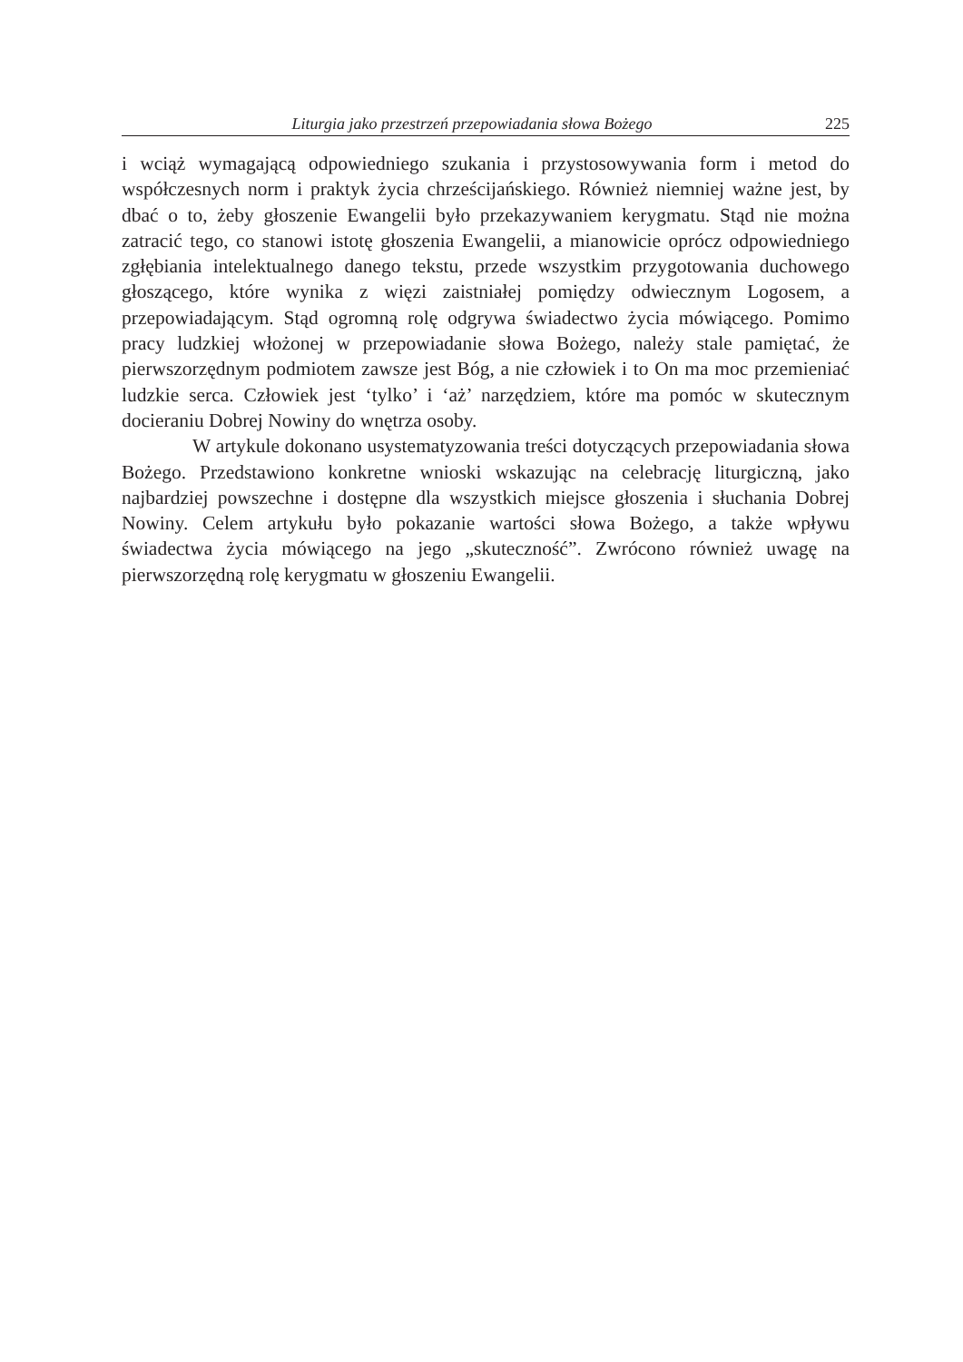Liturgia jako przestrzeń przepowiadania słowa Bożego 225
i wciąż wymagającą odpowiedniego szukania i przystosowywania form i metod do współczesnych norm i praktyk życia chrześcijańskiego. Również niemniej ważne jest, by dbać o to, żeby głoszenie Ewangelii było przekazywaniem kerygmatu. Stąd nie można zatracić tego, co stanowi istotę głoszenia Ewangelii, a mianowicie oprócz odpowiedniego zgłębiania intelektualnego danego tekstu, przede wszystkim przygotowania duchowego głoszącego, które wynika z więzi zaistniałej pomiędzy odwiecznym Logosem, a przepowiadającym. Stąd ogromną rolę odgrywa świadectwo życia mówiącego. Pomimo pracy ludzkiej włożonej w przepowiadanie słowa Bożego, należy stale pamiętać, że pierwszorzędnym podmiotem zawsze jest Bóg, a nie człowiek i to On ma moc przemieniać ludzkie serca. Człowiek jest ‘tylko’ i ‘aż’ narzędziem, które ma pomóc w skutecznym docieraniu Dobrej Nowiny do wnętrza osoby.
W artykule dokonano usystematyzowania treści dotyczących przepowiadania słowa Bożego. Przedstawiono konkretne wnioski wskazując na celebrację liturgiczną, jako najbardziej powszechne i dostępne dla wszystkich miejsce głoszenia i słuchania Dobrej Nowiny. Celem artykułu było pokazanie wartości słowa Bożego, a także wpływu świadectwa życia mówiącego na jego „skuteczność”. Zwrócono również uwagę na pierwszorzędną rolę kerygmatu w głoszeniu Ewangelii.